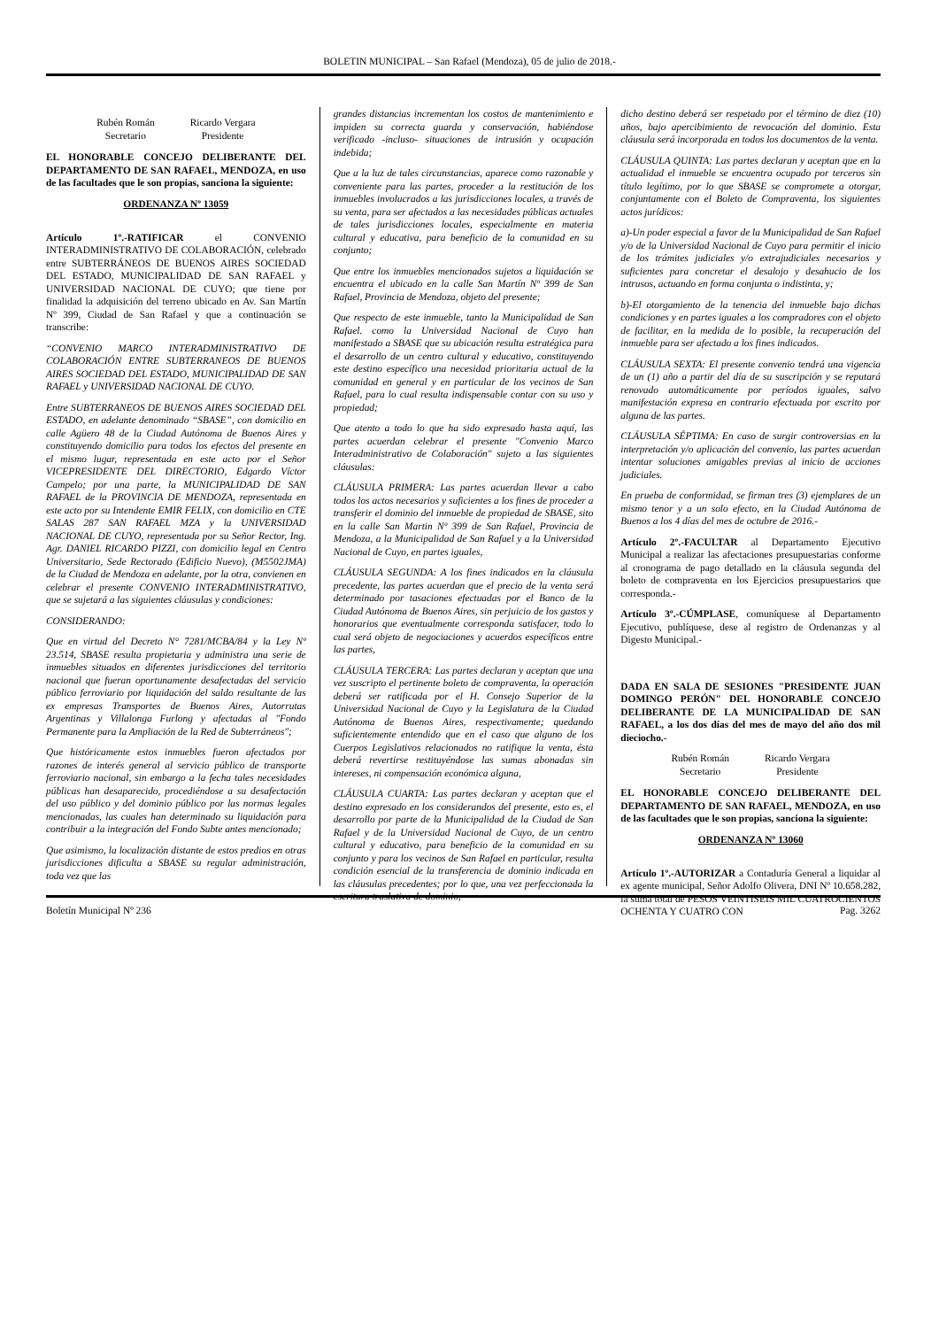BOLETIN MUNICIPAL – San Rafael (Mendoza), 05 de julio de 2018.-
Rubén Román
Secretario
Ricardo Vergara
Presidente
EL HONORABLE CONCEJO DELIBERANTE DEL DEPARTAMENTO DE SAN RAFAEL, MENDOZA, en uso de las facultades que le son propias, sanciona la siguiente:
ORDENANZA Nº 13059
Artículo 1º.-RATIFICAR el CONVENIO INTERADMINISTRATIVO DE COLABORACIÓN, celebrado entre SUBTERRÁNEOS DE BUENOS AIRES SOCIEDAD DEL ESTADO, MUNICIPALIDAD DE SAN RAFAEL y UNIVERSIDAD NACIONAL DE CUYO; que tiene por finalidad la adquisición del terreno ubicado en Av. San Martín Nº 399, Ciudad de San Rafael y que a continuación se transcribe:
“CONVENIO MARCO INTERADMINISTRATIVO DE COLABORACIÓN ENTRE SUBTERRANEOS DE BUENOS AIRES SOCIEDAD DEL ESTADO, MUNICIPALIDAD DE SAN RAFAEL y UNIVERSIDAD NACIONAL DE CUYO.
Entre SUBTERRANEOS DE BUENOS AIRES SOCIEDAD DEL ESTADO, en adelante denominado “SBASE”, con domicilio en calle Agüero 48 de la Ciudad Autónoma de Buenos Aires y constituyendo domicilio para todos los efectos del presente en el mismo lugar, representada en este acto por el Señor VICEPRESIDENTE DEL DIRECTORIO, Edgardo Víctor Campelo; por una parte, la MUNICIPALIDAD DE SAN RAFAEL de la PROVINCIA DE MENDOZA, representada en este acto por su Intendente EMIR FELIX, con domicilio en CTE SALAS 287 SAN RAFAEL MZA y la UNIVERSIDAD NACIONAL DE CUYO, representada por su Señor Rector, Ing. Agr. DANIEL RICARDO PIZZI, con domicilio legal en Centro Universitario, Sede Rectorado (Edificio Nuevo), (M5502JMA) de la Ciudad de Mendoza en adelante, por la otra, convienen en celebrar el presente CONVENIO INTERADMINISTRATIVO, que se sujetará a las siguientes cláusulas y condiciones:
CONSIDERANDO:
Que en virtud del Decreto N° 7281/MCBA/84 y la Ley Nº 23.514, SBASE resulta propietaria y administra una serie de inmuebles situados en diferentes jurisdicciones del territorio nacional que fueran oportunamente desafectadas del servicio público ferroviario por liquidación del saldo resultante de las ex empresas Transportes de Buenos Aires, Autorrutas Argentinas y Villalonga Furlong y afectadas al "Fondo Permanente para la Ampliación de la Red de Subterráneos";
Que históricamente estos inmuebles fueron afectados por razones de interés general al servicio público de transporte ferroviario nacional, sin embargo a la fecha tales necesidades públicas han desaparecido, procediéndose a su desafectación del uso público y del dominio público por las normas legales mencionadas, las cuales han determinado su liquidación para contribuir a la integración del Fondo Subte antes mencionado;
Que asimismo, la localización distante de estos predios en otras jurisdicciones dificulta a SBASE su regular administración, toda vez que las
grandes distancias incrementan los costos de mantenimiento e impiden su correcta guarda y conservación, habiéndose verificado -incluso- situaciones de intrusión y ocupación indebida;
Que a la luz de tales circunstancias, aparece como razonable y conveniente para las partes, proceder a la restitución de los inmuebles involucrados a las jurisdicciones locales, a través de su venta, para ser afectados a las necesidades públicas actuales de tales jurisdicciones locales, especialmente en materia cultural y educativa, para beneficio de la comunidad en su conjunto;
Que entre los inmuebles mencionados sujetos a liquidación se encuentra el ubicado en la calle San Martín Nº 399 de San Rafael, Provincia de Mendoza, objeto del presente;
Que respecto de este inmueble, tanto la Municipalidad de San Rafael. como la Universidad Nacional de Cuyo han manifestado a SBASE que su ubicación resulta estratégica para el desarrollo de un centro cultural y educativo, constituyendo este destino específico una necesidad prioritaria actual de la comunidad en general y en particular de los vecinos de San Rafael, para lo cual resulta indispensable contar con su uso y propiedad;
Que atento a todo lo que ha sido expresado hasta aquí, las partes acuerdan celebrar el presente "Convenio Marco Interadministrativo de Colaboración" sujeto a las siguientes cláusulas:
CLÁUSULA PRIMERA: Las partes acuerdan llevar a cabo todos los actos necesarios y suficientes a los fines de proceder a transferir el dominio del inmueble de propiedad de SBASE, sito en la calle San Martin Nº 399 de San Rafael, Provincia de Mendoza, a la Municipalidad de San Rafael y a la Universidad Nacional de Cuyo, en partes iguales,
CLÁUSULA SEGUNDA: A los fines indicados en la cláusula precedente, las partes acuerdan que el precio de la venta será determinado por tasaciones efectuadas por el Banco de la Ciudad Autónoma de Buenos Aires, sin perjuicio de los gastos y honorarios que eventualmente corresponda satisfacer, todo lo cual será objeto de negociaciones y acuerdos específicos entre las partes,
CLÁUSULA TERCERA: Las partes declaran y aceptan que una vez suscripto el pertinente boleto de compraventa, la operación deberá ser ratificada por el H. Consejo Superior de la Universidad Nacional de Cuyo y la Legislatura de la Ciudad Autónoma de Buenos Aires, respectivamente; quedando suficientemente entendido que en el caso que alguno de los Cuerpos Legislativos relacionados no ratifique la venta, ésta deberá revertirse restituyéndose las sumas abonadas sin intereses, ni compensación económica alguna,
CLÁUSULA CUARTA: Las partes declaran y aceptan que el destino expresado en los considerandos del presente, esto es, el desarrollo por parte de la Municipalidad de la Ciudad de San Rafael y de la Universidad Nacional de Cuyo, de un centro cultural y educativo, para beneficio de la comunidad en su conjunto y para los vecinos de San Rafael en particular, resulta condición esencial de la transferencia de dominio indicada en las cláusulas precedentes; por lo que, una vez perfeccionada la escritura traslativa de dominio,
dicho destino deberá ser respetado por el término de diez (10) años, bajo apercibimiento de revocación del dominio. Esta cláusula será incorporada en todos los documentos de la venta.
CLÁUSULA QUINTA: Las partes declaran y aceptan que en la actualidad el inmueble se encuentra ocupado por terceros sin título legítimo, por lo que SBASE se compromete a otorgar, conjuntamente con el Boleto de Compraventa, los siguientes actos jurídicos:
a)-Un poder especial a favor de la Municipalidad de San Rafael y/o de la Universidad Nacional de Cuyo para permitir el inicio de los trámites judiciales y/o extrajudiciales necesarios y suficientes para concretar el desalojo y desahucio de los intrusos, actuando en forma conjunta o indistinta, y;
b)-El otorgamiento de la tenencia del inmueble bajo dichas condiciones y en partes iguales a los compradores con el objeto de facilitar, en la medida de lo posible, la recuperación del inmueble para ser afectado a los fines indicados.
CLÁUSULA SEXTA: El presente convenio tendrá una vigencia de un (1) año a partir del día de su suscripción y se reputará renovado automáticamente por períodos iguales, salvo manifestación expresa en contrario efectuada por escrito por alguna de las partes.
CLÁUSULA SÉPTIMA: En caso de surgir controversias en la interpretación y/o aplicación del convenio, las partes acuerdan intentar soluciones amigables previas al inicio de acciones judiciales.
En prueba de conformidad, se firman tres (3) ejemplares de un mismo tenor y a un solo efecto, en la Ciudad Autónoma de Buenos a los 4 días del mes de octubre de 2016.-
Artículo 2º.-FACULTAR al Departamento Ejecutivo Municipal a realizar las afectaciones presupuestarias conforme al cronograma de pago detallado en la cláusula segunda del boleto de compraventa en los Ejercicios presupuestarios que corresponda.-
Artículo 3º.-CÚMPLASE, comuníquese al Departamento Ejecutivo, publíquese, dese al registro de Ordenanzas y al Digesto Municipal.-
DADA EN SALA DE SESIONES "PRESIDENTE JUAN DOMINGO PERÓN" DEL HONORABLE CONCEJO DELIBERANTE DE LA MUNICIPALIDAD DE SAN RAFAEL, a los dos días del mes de mayo del año dos mil dieciocho.-
Rubén Román
Secretario
Ricardo Vergara
Presidente
EL HONORABLE CONCEJO DELIBERANTE DEL DEPARTAMENTO DE SAN RAFAEL, MENDOZA, en uso de las facultades que le son propias, sanciona la siguiente:
ORDENANZA Nº 13060
Artículo 1º.-AUTORIZAR a Contaduría General a liquidar al ex agente municipal, Señor Adolfo Olivera, DNI Nº 10.658.282, la suma total de PESOS VEINTISEIS MIL CUATROCIENTOS OCHENTA Y CUATRO CON
Boletín Municipal Nº 236 Pag. 3262